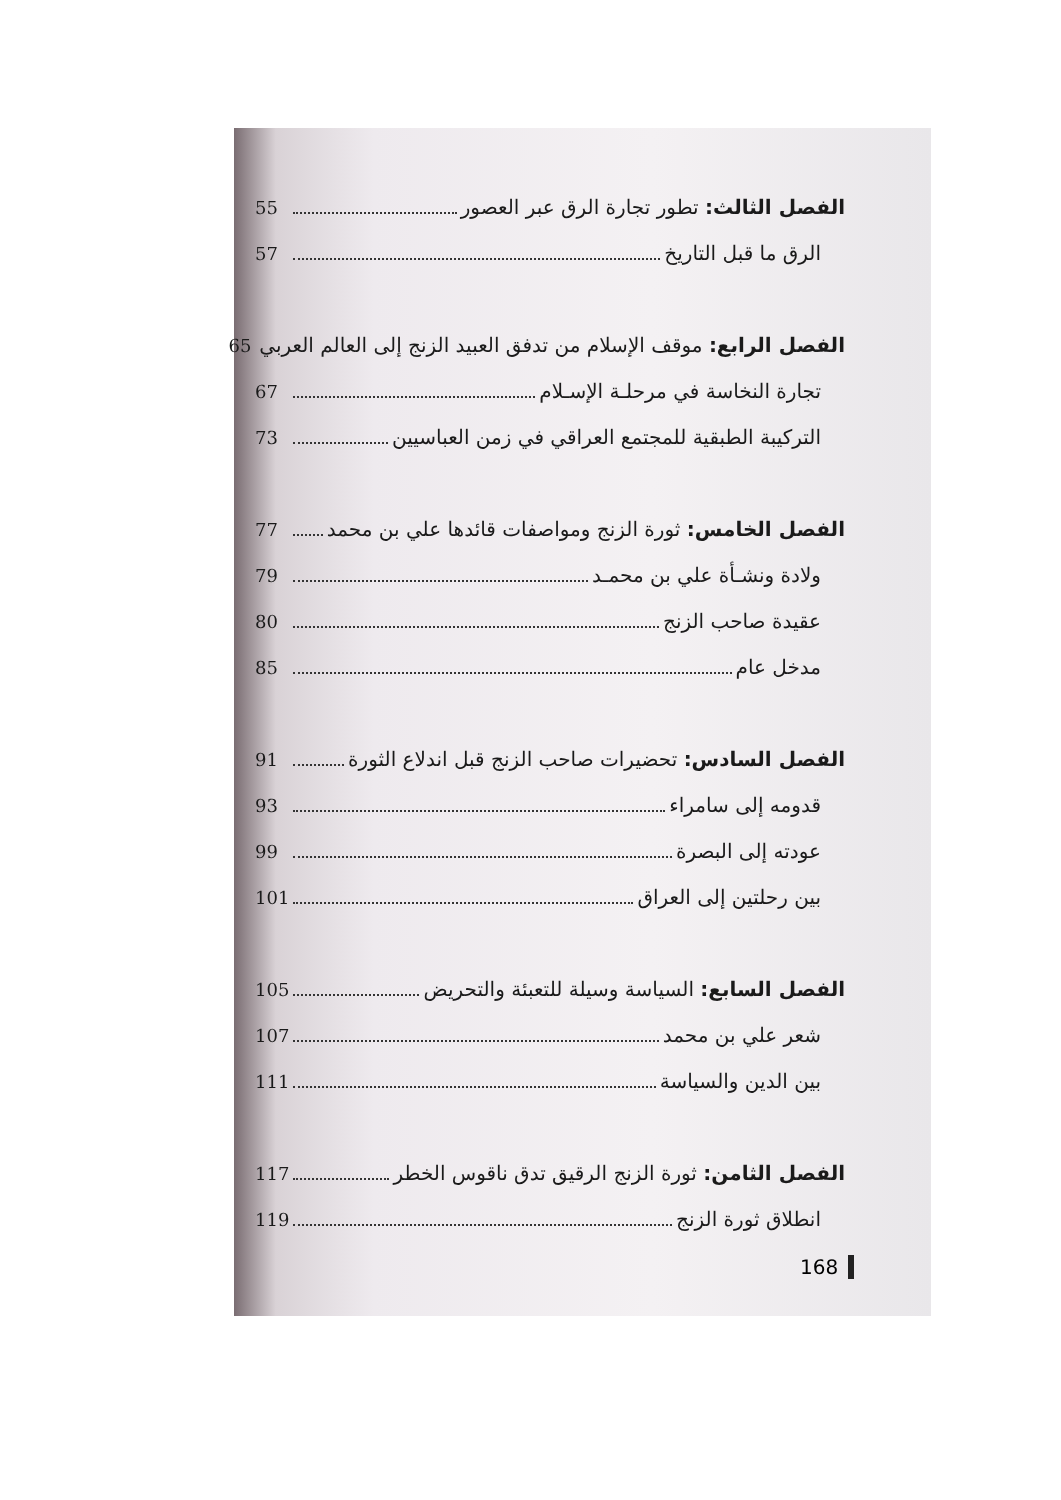الفصل الثالث: تطور تجارة الرق عبر العصور 55
الرق ما قبل التاريخ 57
الفصل الرابع: موقف الإسلام من تدفق العبيد الزنج إلى العالم العربي 65
تجارة النخاسة في مرحلـة الإسـلام 67
التركيبة الطبقية للمجتمع العراقي في زمن العباسيين 73
الفصل الخامس: ثورة الزنج ومواصفات قائدها علي بن محمد 77
ولادة ونشـأة علي بن محمـد 79
عقيدة صاحب الزنج 80
مدخل عام 85
الفصل السادس: تحضيرات صاحب الزنج قبل اندلاع الثورة 91
قدومه إلى سامراء 93
عودته إلى البصرة 99
بين رحلتين إلى العراق 101
الفصل السابع: السياسة وسيلة للتعبئة والتحريض 105
شعر علي بن محمد 107
بين الدين والسياسة 111
الفصل الثامن: ثورة الزنج الرقيق تدق ناقوس الخطر 117
انطلاق ثورة الزنج 119
168